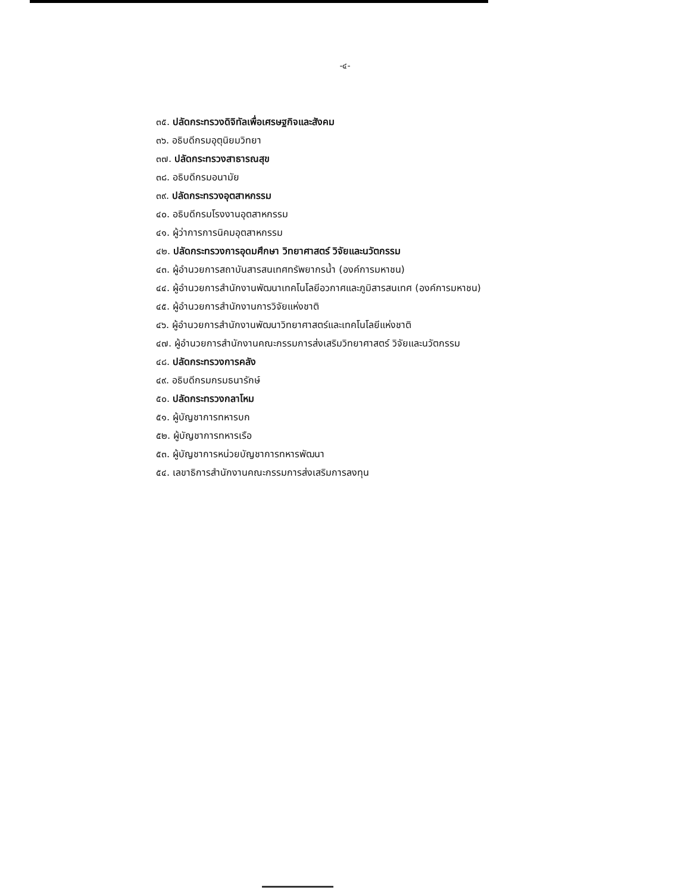-๔-
๓๕. ปลัดกระทรวงดิจิทัลเพื่อเศรษฐกิจและสังคม
๓๖. อธิบดีกรมอุตุนิยมวิทยา
๓๗. ปลัดกระทรวงสาธารณสุข
๓๘. อธิบดีกรมอนามัย
๓๙. ปลัดกระทรวงอุตสาหกรรม
๔๐. อธิบดีกรมโรงงานอุตสาหกรรม
๔๑. ผู้ว่าการการนิคมอุตสาหกรรม
๔๒. ปลัดกระทรวงการอุดมศึกษา วิทยาศาสตร์ วิจัยและนวัตกรรม
๔๓. ผู้อำนวยการสถาบันสารสนเทศทรัพยากรน้ำ (องค์การมหาชน)
๔๔. ผู้อำนวยการสำนักงานพัฒนาเทคโนโลยีอวกาศและภูมิสารสนเทศ (องค์การมหาชน)
๔๕. ผู้อำนวยการสำนักงานการวิจัยแห่งชาติ
๔๖. ผู้อำนวยการสำนักงานพัฒนาวิทยาศาสตร์และเทคโนโลยีแห่งชาติ
๔๗. ผู้อำนวยการสำนักงานคณะกรรมการส่งเสริมวิทยาศาสตร์ วิจัยและนวัตกรรม
๔๘. ปลัดกระทรวงการคลัง
๔๙. อธิบดีกรมกรมธนารักษ์
๕๐. ปลัดกระทรวงกลาโหม
๕๑. ผู้บัญชาการทหารบก
๕๒. ผู้บัญชาการทหารเรือ
๕๓. ผู้บัญชาการหน่วยบัญชาการทหารพัฒนา
๕๔. เลขาธิการสำนักงานคณะกรรมการส่งเสริมการลงทุน